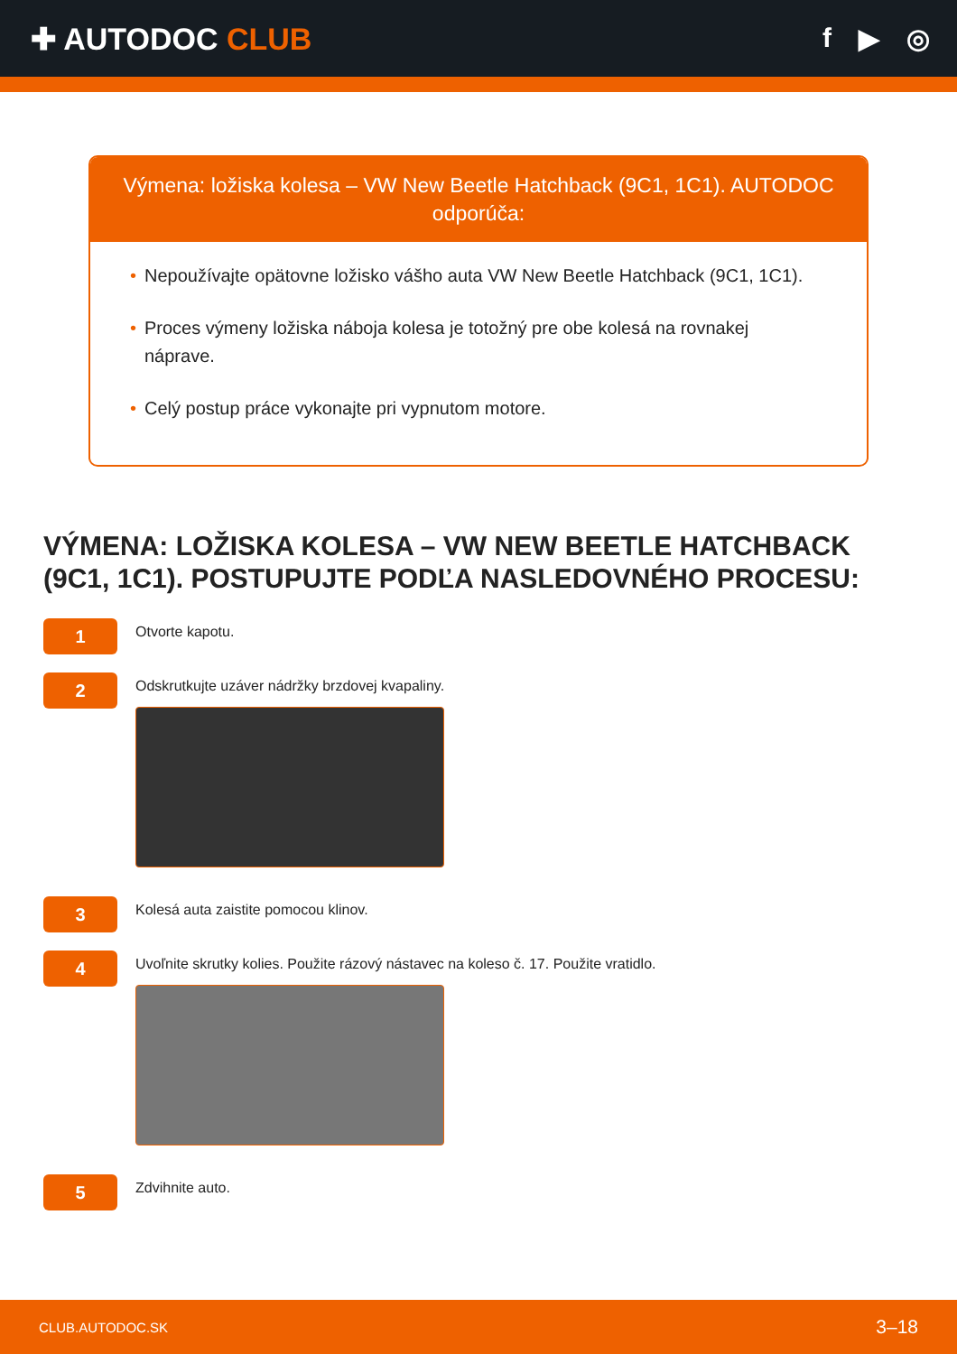✚ AUTODOC CLUB f ▶ ◎
Výmena: ložiska kolesa – VW New Beetle Hatchback (9C1, 1C1). AUTODOC odporúča:
• Nepoužívajte opätovne ložisko vášho auta VW New Beetle Hatchback (9C1, 1C1).
• Proces výmeny ložiska náboja kolesa je totožný pre obe kolesá na rovnakej náprave.
• Celý postup práce vykonajte pri vypnutom motore.
VÝMENA: LOŽISKA KOLESA – VW NEW BEETLE HATCHBACK (9C1, 1C1). POSTUPUJTE PODĽA NASLEDOVNÉHO PROCESU:
1
Otvorte kapotu.
2
Odskrutkujte uzáver nádržky brzdovej kvapaliny.
3
Kolesá auta zaistite pomocou klinov.
4
Uvoľnite skrutky kolies. Použite rázový nástavec na koleso č. 17. Použite vratidlo.
5
Zdvihnite auto.
CLUB.AUTODOC.SK 3–18